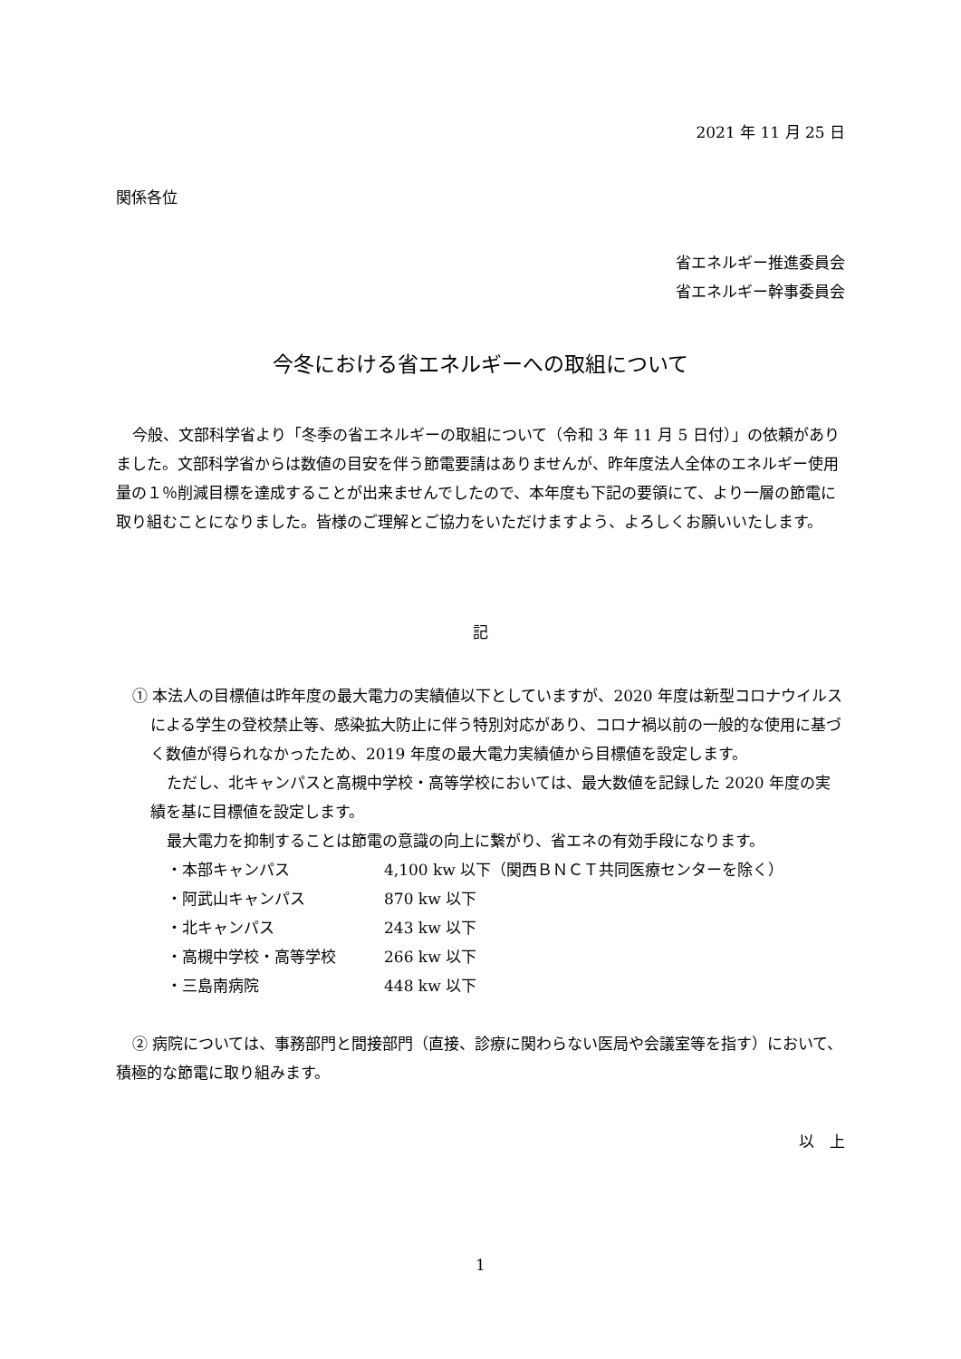2021 年 11 月 25 日
関係各位
省エネルギー推進委員会
省エネルギー幹事委員会
今冬における省エネルギーへの取組について
今般、文部科学省より「冬季の省エネルギーの取組について（令和 3 年 11 月 5 日付）」の依頼がありました。文部科学省からは数値の目安を伴う節電要請はありませんが、昨年度法人全体のエネルギー使用量の１％削減目標を達成することが出来ませんでしたので、本年度も下記の要領にて、より一層の節電に取り組むことになりました。皆様のご理解とご協力をいただけますよう、よろしくお願いいたします。
記
① 本法人の目標値は昨年度の最大電力の実績値以下としていますが、2020 年度は新型コロナウイルスによる学生の登校禁止等、感染拡大防止に伴う特別対応があり、コロナ禍以前の一般的な使用に基づく数値が得られなかったため、2019 年度の最大電力実績値から目標値を設定します。
ただし、北キャンパスと高槻中学校・高等学校においては、最大数値を記録した 2020 年度の実績を基に目標値を設定します。
最大電力を抑制することは節電の意識の向上に繋がり、省エネの有効手段になります。
・本部キャンパス 4,100 kw 以下（関西ＢＮＣＴ共同医療センターを除く）
・阿武山キャンパス 870 kw 以下
・北キャンパス 243 kw 以下
・高槻中学校・高等学校 266 kw 以下
・三島南病院 448 kw 以下
② 病院については、事務部門と間接部門（直接、診療に関わらない医局や会議室等を指す）において、積極的な節電に取り組みます。
以　上
1